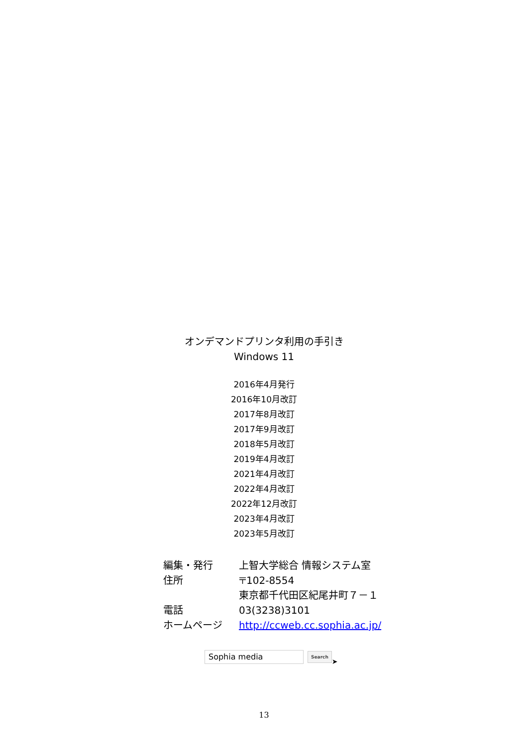オンデマンドプリンタ利用の手引き
Windows 11
2016年4月発行
2016年10月改訂
2017年8月改訂
2017年9月改訂
2018年5月改訂
2019年4月改訂
2021年4月改訂
2022年4月改訂
2022年12月改訂
2023年4月改訂
2023年5月改訂
| 編集・発行 | 上智大学総合 情報システム室 |
| 住所 | 〒102-8554 東京都千代田区紀尾井町７－１ |
| 電話 | 03(3238)3101 |
| ホームページ | http://ccweb.cc.sophia.ac.jp/ |
Sophia media
Search
➤
13